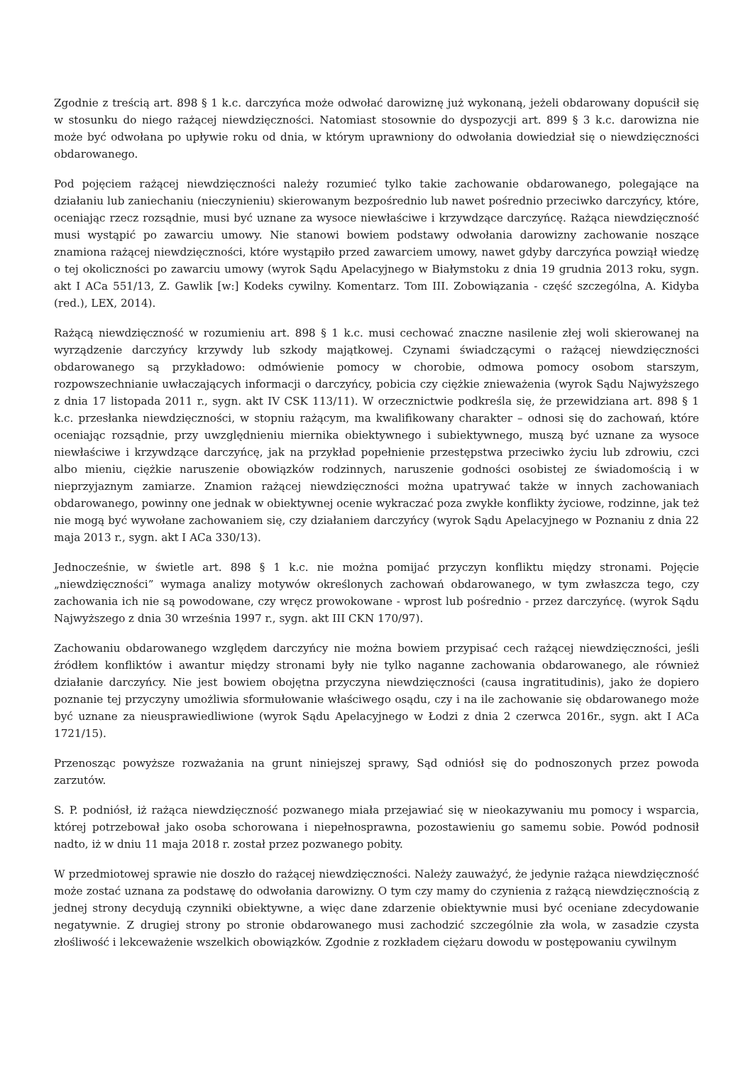Zgodnie z treścią art. 898 § 1 k.c. darczyńca może odwołać darowiznę już wykonaną, jeżeli obdarowany dopuścił się w stosunku do niego rażącej niewdzięczności. Natomiast stosownie do dyspozycji art. 899 § 3 k.c. darowizna nie może być odwołana po upływie roku od dnia, w którym uprawniony do odwołania dowiedział się o niewdzięczności obdarowanego.
Pod pojęciem rażącej niewdzięczności należy rozumieć tylko takie zachowanie obdarowanego, polegające na działaniu lub zaniechaniu (nieczynieniu) skierowanym bezpośrednio lub nawet pośrednio przeciwko darczyńcy, które, oceniając rzecz rozsądnie, musi być uznane za wysoce niewłaściwe i krzywdzące darczyńcę. Rażąca niewdzięczność musi wystąpić po zawarciu umowy. Nie stanowi bowiem podstawy odwołania darowizny zachowanie noszące znamiona rażącej niewdzięczności, które wystąpiło przed zawarciem umowy, nawet gdyby darczyńca powziął wiedzę o tej okoliczności po zawarciu umowy (wyrok Sądu Apelacyjnego w Białymstoku z dnia 19 grudnia 2013 roku, sygn. akt I ACa 551/13, Z. Gawlik [w:] Kodeks cywilny. Komentarz. Tom III. Zobowiązania - część szczególna, A. Kidyba (red.), LEX, 2014).
Rażącą niewdzięczność w rozumieniu art. 898 § 1 k.c. musi cechować znaczne nasilenie złej woli skierowanej na wyrządzenie darczyńcy krzywdy lub szkody majątkowej. Czynami świadczącymi o rażącej niewdzięczności obdarowanego są przykładowo: odmówienie pomocy w chorobie, odmowa pomocy osobom starszym, rozpowszechnianie uwłaczających informacji o darczyńcy, pobicia czy ciężkie znieważenia (wyrok Sądu Najwyższego z dnia 17 listopada 2011 r., sygn. akt IV CSK 113/11). W orzecznictwie podkreśla się, że przewidziana art. 898 § 1 k.c. przesłanka niewdzięczności, w stopniu rażącym, ma kwalifikowany charakter – odnosi się do zachowań, które oceniając rozsądnie, przy uwzględnieniu miernika obiektywnego i subiektywnego, muszą być uznane za wysoce niewłaściwe i krzywdzące darczyńcę, jak na przykład popełnienie przestępstwa przeciwko życiu lub zdrowiu, czci albo mieniu, ciężkie naruszenie obowiązków rodzinnych, naruszenie godności osobistej ze świadomością i w nieprzyjaznym zamiarze. Znamion rażącej niewdzięczności można upatrywać także w innych zachowaniach obdarowanego, powinny one jednak w obiektywnej ocenie wykraczać poza zwykłe konflikty życiowe, rodzinne, jak też nie mogą być wywołane zachowaniem się, czy działaniem darczyńcy (wyrok Sądu Apelacyjnego w Poznaniu z dnia 22 maja 2013 r., sygn. akt I ACa 330/13).
Jednocześnie, w świetle art. 898 § 1 k.c. nie można pomijać przyczyn konfliktu między stronami. Pojęcie „niewdzięczności” wymaga analizy motywów określonych zachowań obdarowanego, w tym zwłaszcza tego, czy zachowania ich nie są powodowane, czy wręcz prowokowane - wprost lub pośrednio - przez darczyńcę. (wyrok Sądu Najwyższego z dnia 30 września 1997 r., sygn. akt III CKN 170/97).
Zachowaniu obdarowanego względem darczyńcy nie można bowiem przypisać cech rażącej niewdzięczności, jeśli źródłem konfliktów i awantur między stronami były nie tylko naganne zachowania obdarowanego, ale również działanie darczyńcy. Nie jest bowiem obojętna przyczyna niewdzięczności (causa ingratitudinis), jako że dopiero poznanie tej przyczyny umożliwia sformułowanie właściwego osądu, czy i na ile zachowanie się obdarowanego może być uznane za nieusprawiedliwione (wyrok Sądu Apelacyjnego w Łodzi z dnia 2 czerwca 2016r., sygn. akt I ACa 1721/15).
Przenosząc powyższe rozważania na grunt niniejszej sprawy, Sąd odniósł się do podnoszonych przez powoda zarzutów.
S. P. podniósł, iż rażąca niewdzięczność pozwanego miała przejawiać się w nieokazywaniu mu pomocy i wsparcia, której potrzebował jako osoba schorowana i niepełnosprawna, pozostawieniu go samemu sobie. Powód podnosił nadto, iż w dniu 11 maja 2018 r. został przez pozwanego pobity.
W przedmiotowej sprawie nie doszło do rażącej niewdzięczności. Należy zauważyć, że jedynie rażąca niewdzięczność może zostać uznana za podstawę do odwołania darowizny. O tym czy mamy do czynienia z rażącą niewdzięcznością z jednej strony decydują czynniki obiektywne, a więc dane zdarzenie obiektywnie musi być oceniane zdecydowanie negatywnie. Z drugiej strony po stronie obdarowanego musi zachodzić szczególnie zła wola, w zasadzie czysta złośliwość i lekceważenie wszelkich obowiązków. Zgodnie z rozkładem ciężaru dowodu w postępowaniu cywilnym